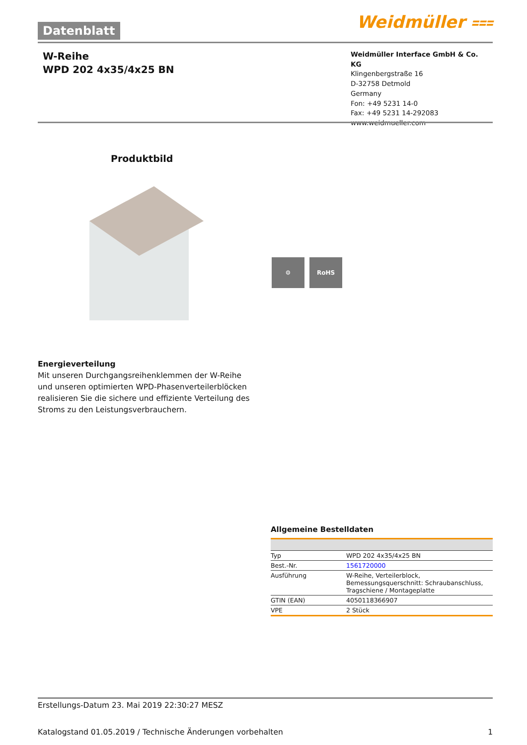Datenblatt Weidmüller ⩶
W-Reihe
WPD 202 4x35/4x25 BN
Weidmüller Interface GmbH & Co. KG
Klingenbergstraße 16
D-32758 Detmold
Germany
Fon: +49 5231 14-0
Fax: +49 5231 14-292083
www.weidmueller.com
Produktbild
⚙ RoHS
Energieverteilung
Mit unseren Durchgangsreihenklemmen der W-Reihe und unseren optimierten WPD-Phasenverteilerblöcken realisieren Sie die sichere und effiziente Verteilung des Stroms zu den Leistungsverbrauchern.
Allgemeine Bestelldaten
| Typ | WPD 202 4x35/4x25 BN |
| Best.-Nr. | 1561720000 |
| Ausführung | W-Reihe, Verteilerblock, Bemessungsquerschnitt: Schraubanschluss, Tragschiene / Montageplatte |
| GTIN (EAN) | 4050118366907 |
| VPE | 2 Stück |
Erstellungs-Datum 23. Mai 2019 22:30:27 MESZ
Katalogstand 01.05.2019 / Technische Änderungen vorbehalten 1